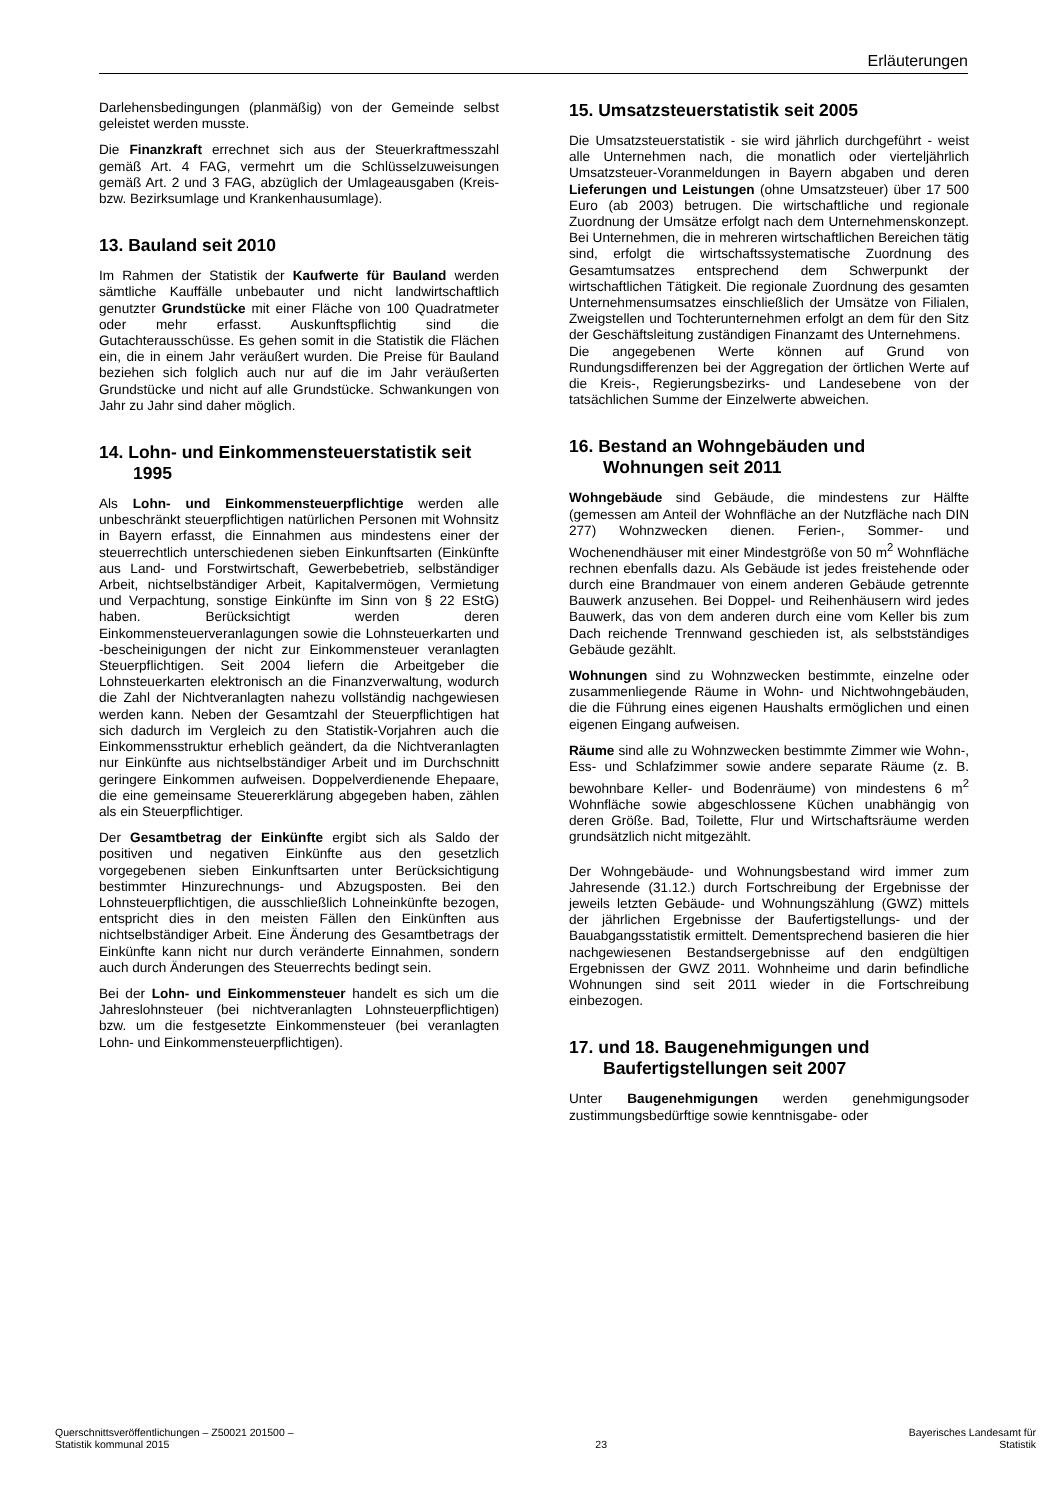Erläuterungen
Darlehensbedingungen (planmäßig) von der Gemeinde selbst geleistet werden musste.
Die Finanzkraft errechnet sich aus der Steuerkraftmesszahl gemäß Art. 4 FAG, vermehrt um die Schlüsselzuweisungen gemäß Art. 2 und 3 FAG, abzüglich der Umlageausgaben (Kreis- bzw. Bezirksumlage und Krankenhausumlage).
13. Bauland seit 2010
Im Rahmen der Statistik der Kaufwerte für Bauland werden sämtliche Kauffälle unbebauter und nicht landwirtschaftlich genutzter Grundstücke mit einer Fläche von 100 Quadratmeter oder mehr erfasst. Auskunftspflichtig sind die Gutachterausschüsse. Es gehen somit in die Statistik die Flächen ein, die in einem Jahr veräußert wurden. Die Preise für Bauland beziehen sich folglich auch nur auf die im Jahr veräußerten Grundstücke und nicht auf alle Grundstücke. Schwankungen von Jahr zu Jahr sind daher möglich.
14. Lohn- und Einkommensteuerstatistik seit 1995
Als Lohn- und Einkommensteuerpflichtige werden alle unbeschränkt steuerpflichtigen natürlichen Personen mit Wohnsitz in Bayern erfasst, die Einnahmen aus mindestens einer der steuerrechtlich unterschiedenen sieben Einkunftsarten (Einkünfte aus Land- und Forstwirtschaft, Gewerbebetrieb, selbständiger Arbeit, nichtselbständiger Arbeit, Kapitalvermögen, Vermietung und Verpachtung, sonstige Einkünfte im Sinn von § 22 EStG) haben. Berücksichtigt werden deren Einkommensteuerveranlagungen sowie die Lohnsteuerkarten und -bescheinigungen der nicht zur Einkommensteuer veranlagten Steuerpflichtigen. Seit 2004 liefern die Arbeitgeber die Lohnsteuerkarten elektronisch an die Finanzverwaltung, wodurch die Zahl der Nichtveranlagten nahezu vollständig nachgewiesen werden kann. Neben der Gesamtzahl der Steuerpflichtigen hat sich dadurch im Vergleich zu den Statistik-Vorjahren auch die Einkommensstruktur erheblich geändert, da die Nichtveranlagten nur Einkünfte aus nichtselbständiger Arbeit und im Durchschnitt geringere Einkommen aufweisen. Doppelverdienende Ehepaare, die eine gemeinsame Steuererklärung abgegeben haben, zählen als ein Steuerpflichtiger.
Der Gesamtbetrag der Einkünfte ergibt sich als Saldo der positiven und negativen Einkünfte aus den gesetzlich vorgegebenen sieben Einkunftsarten unter Berücksichtigung bestimmter Hinzurechnungs- und Abzugsposten. Bei den Lohnsteuerpflichtigen, die ausschließlich Lohneinkünfte bezogen, entspricht dies in den meisten Fällen den Einkünften aus nichtselbständiger Arbeit. Eine Änderung des Gesamtbetrags der Einkünfte kann nicht nur durch veränderte Einnahmen, sondern auch durch Änderungen des Steuerrechts bedingt sein.
Bei der Lohn- und Einkommensteuer handelt es sich um die Jahreslohnsteuer (bei nichtveranlagten Lohnsteuerpflichtigen) bzw. um die festgesetzte Einkommensteuer (bei veranlagten Lohn- und Einkommensteuerpflichtigen).
15. Umsatzsteuerstatistik seit 2005
Die Umsatzsteuerstatistik - sie wird jährlich durchgeführt - weist alle Unternehmen nach, die monatlich oder vierteljährlich Umsatzsteuer-Voranmeldungen in Bayern abgaben und deren Lieferungen und Leistungen (ohne Umsatzsteuer) über 17 500 Euro (ab 2003) betrugen. Die wirtschaftliche und regionale Zuordnung der Umsätze erfolgt nach dem Unternehmenskonzept. Bei Unternehmen, die in mehreren wirtschaftlichen Bereichen tätig sind, erfolgt die wirtschaftssystematische Zuordnung des Gesamtumsatzes entsprechend dem Schwerpunkt der wirtschaftlichen Tätigkeit. Die regionale Zuordnung des gesamten Unternehmensumsatzes einschließlich der Umsätze von Filialen, Zweigstellen und Tochterunternehmen erfolgt an dem für den Sitz der Geschäftsleitung zuständigen Finanzamt des Unternehmens.
Die angegebenen Werte können auf Grund von Rundungsdifferenzen bei der Aggregation der örtlichen Werte auf die Kreis-, Regierungsbezirks- und Landesebene von der tatsächlichen Summe der Einzelwerte abweichen.
16. Bestand an Wohngebäuden und Wohnungen seit 2011
Wohngebäude sind Gebäude, die mindestens zur Hälfte (gemessen am Anteil der Wohnfläche an der Nutzfläche nach DIN 277) Wohnzwecken dienen. Ferien-, Sommer- und Wochenendhäuser mit einer Mindestgröße von 50 m<sup>2</sup> Wohnfläche rechnen ebenfalls dazu. Als Gebäude ist jedes freistehende oder durch eine Brandmauer von einem anderen Gebäude getrennte Bauwerk anzusehen. Bei Doppel- und Reihenhäusern wird jedes Bauwerk, das von dem anderen durch eine vom Keller bis zum Dach reichende Trennwand geschieden ist, als selbstständiges Gebäude gezählt.
Wohnungen sind zu Wohnzwecken bestimmte, einzelne oder zusammenliegende Räume in Wohn- und Nichtwohngebäuden, die die Führung eines eigenen Haushalts ermöglichen und einen eigenen Eingang aufweisen.
Räume sind alle zu Wohnzwecken bestimmte Zimmer wie Wohn-, Ess- und Schlafzimmer sowie andere separate Räume (z. B. bewohnbare Keller- und Bodenräume) von mindestens 6 m<sup>2</sup> Wohnfläche sowie abgeschlossene Küchen unabhängig von deren Größe. Bad, Toilette, Flur und Wirtschaftsräume werden grundsätzlich nicht mitgezählt.
Der Wohngebäude- und Wohnungsbestand wird immer zum Jahresende (31.12.) durch Fortschreibung der Ergebnisse der jeweils letzten Gebäude- und Wohnungszählung (GWZ) mittels der jährlichen Ergebnisse der Baufertigstellungs- und der Bauabgangsstatistik ermittelt. Dementsprechend basieren die hier nachgewiesenen Bestandsergebnisse auf den endgültigen Ergebnissen der GWZ 2011. Wohnheime und darin befindliche Wohnungen sind seit 2011 wieder in die Fortschreibung einbezogen.
17. und 18. Baugenehmigungen und Baufertigstellungen seit 2007
Unter Baugenehmigungen werden genehmigungsoder zustimmungsbedürftige sowie kenntnisgabe- oder
Querschnittsveröffentlichungen – Z50021 201500 –
Statistik kommunal 2015
23
Bayerisches Landesamt für
Statistik